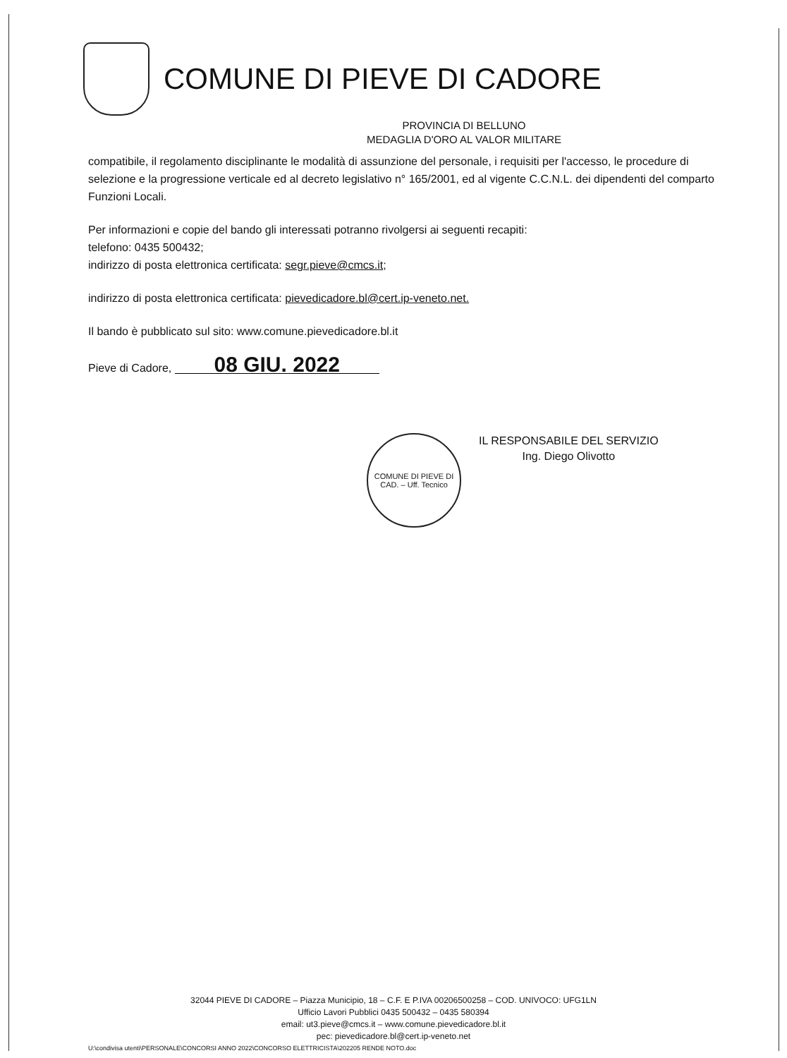COMUNE DI PIEVE DI CADORE
PROVINCIA DI BELLUNO
MEDAGLIA D'ORO AL VALOR MILITARE
compatibile, il regolamento disciplinante le modalità di assunzione del personale, i requisiti per l'accesso, le procedure di selezione e la progressione verticale ed al decreto legislativo n° 165/2001, ed al vigente C.C.N.L. dei dipendenti del comparto Funzioni Locali.
Per informazioni e copie del bando gli interessati potranno rivolgersi ai seguenti recapiti:
telefono: 0435 500432;
indirizzo di posta elettronica certificata: segr.pieve@cmcs.it;
indirizzo di posta elettronica certificata: pievedicadore.bl@cert.ip-veneto.net.
Il bando è pubblicato sul sito: www.comune.pievedicadore.bl.it
Pieve di Cadore, 08 GIU. 2022
COMUNE DI PIEVE DI CAD. – Uff. Tecnico
IL RESPONSABILE DEL SERVIZIO
Ing. Diego Olivotto
32044 PIEVE DI CADORE – Piazza Municipio, 18 – C.F. E P.IVA 00206500258 – COD. UNIVOCO: UFG1LN
Ufficio Lavori Pubblici 0435 500432 – 0435 580394
email: ut3.pieve@cmcs.it – www.comune.pievedicadore.bl.it
pec: pievedicadore.bl@cert.ip-veneto.net
U:\condivisa utenti\PERSONALE\CONCORSI ANNO 2022\CONCORSO ELETTRICISTA\202205 RENDE NOTO.doc